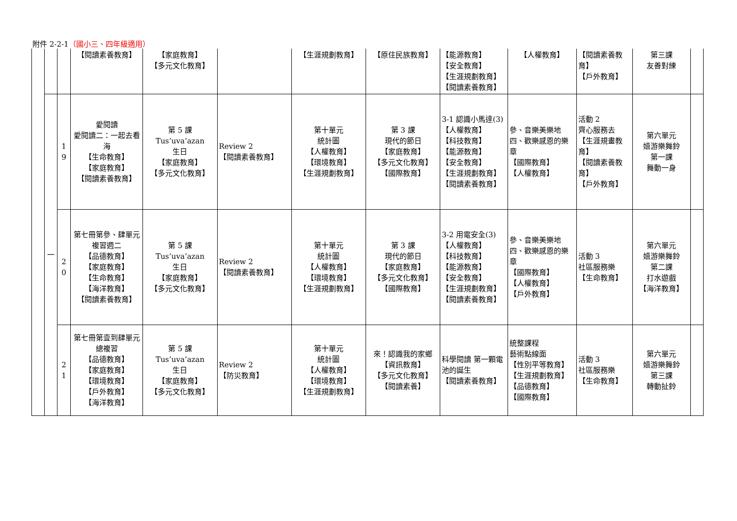附件 2-2-1（國小三、四年級適用）
| | | | 【閱讀素養教育】 | 【家庭教育】 【多元文化教育】 | | 【生涯規劃教育】 | 【原住民族教育】 | 【能源教育】 【安全教育】 【生涯規劃教育】 【閱讀素養教育】 | 【人權教育】 | 【閱讀素養教育】 【戶外教育】 | 第三課 友善對練 | |
| | 一 | 1 9 | 愛閱讀 愛閱讀二：一起去看海 【生命教育】 【家庭教育】 【閱讀素養教育】 | 第 5 課 Tus’uva’azan 生日 【家庭教育】 【多元文化教育】 | Review 2 【閱讀素養教育】 | 第十單元 統計圖 【人權教育】 【環境教育】 【生涯規劃教育】 | 第 3 課 現代的節日 【家庭教育】 【多元文化教育】 【國際教育】 | 3-1 認識小馬達(3) 【人權教育】 【科技教育】 【能源教育】 【安全教育】 【生涯規劃教育】 【閱讀素養教育】 | 參、音樂美樂地 四、歡樂感恩的樂章 【國際教育】 【人權教育】 | 活動 2 齊心服務去 【生涯規畫教育】 【閱讀素養教育】 【戶外教育】 | 第六單元 嬉游樂舞鈴 第一課 舞動一身 | |
| | | 2 0 | 第七冊第參、肆單元 複習週二 【品德教育】 【家庭教育】 【生命教育】 【海洋教育】 【閱讀素養教育】 | 第 5 課 Tus’uva’azan 生日 【家庭教育】 【多元文化教育】 | Review 2 【閱讀素養教育】 | 第十單元 統計圖 【人權教育】 【環境教育】 【生涯規劃教育】 | 第 3 課 現代的節日 【家庭教育】 【多元文化教育】 【國際教育】 | 3-2 用電安全(3) 【人權教育】 【科技教育】 【能源教育】 【安全教育】 【生涯規劃教育】 【閱讀素養教育】 | 參、音樂美樂地 四、歡樂感恩的樂章 【國際教育】 【人權教育】 【戶外教育】 | 活動 3 社區服務樂 【生命教育】 | 第六單元 嬉游樂舞鈴 第二課 打水遊戲 【海洋教育】 | |
| | | 2 1 | 第七冊第壹到肆單元 總複習 【品德教育】 【家庭教育】 【環境教育】 【戶外教育】 【海洋教育】 | 第 5 課 Tus’uva’azan 生日 【家庭教育】 【多元文化教育】 | Review 2 【防災教育】 | 第十單元 統計圖 【人權教育】 【環境教育】 【生涯規劃教育】 | 來！認識我的家鄉 【資訊教育】 【多元文化教育】 【閱讀素養】 | 科學閱讀 第一顆電池的誕生 【閱讀素養教育】 | 統整課程 藝術點線面 【性別平等教育】 【生涯規劃教育】 【品德教育】 【國際教育】 | 活動 3 社區服務樂 【生命教育】 | 第六單元 嬉游樂舞鈴 第三課 轉動扯鈴 | |